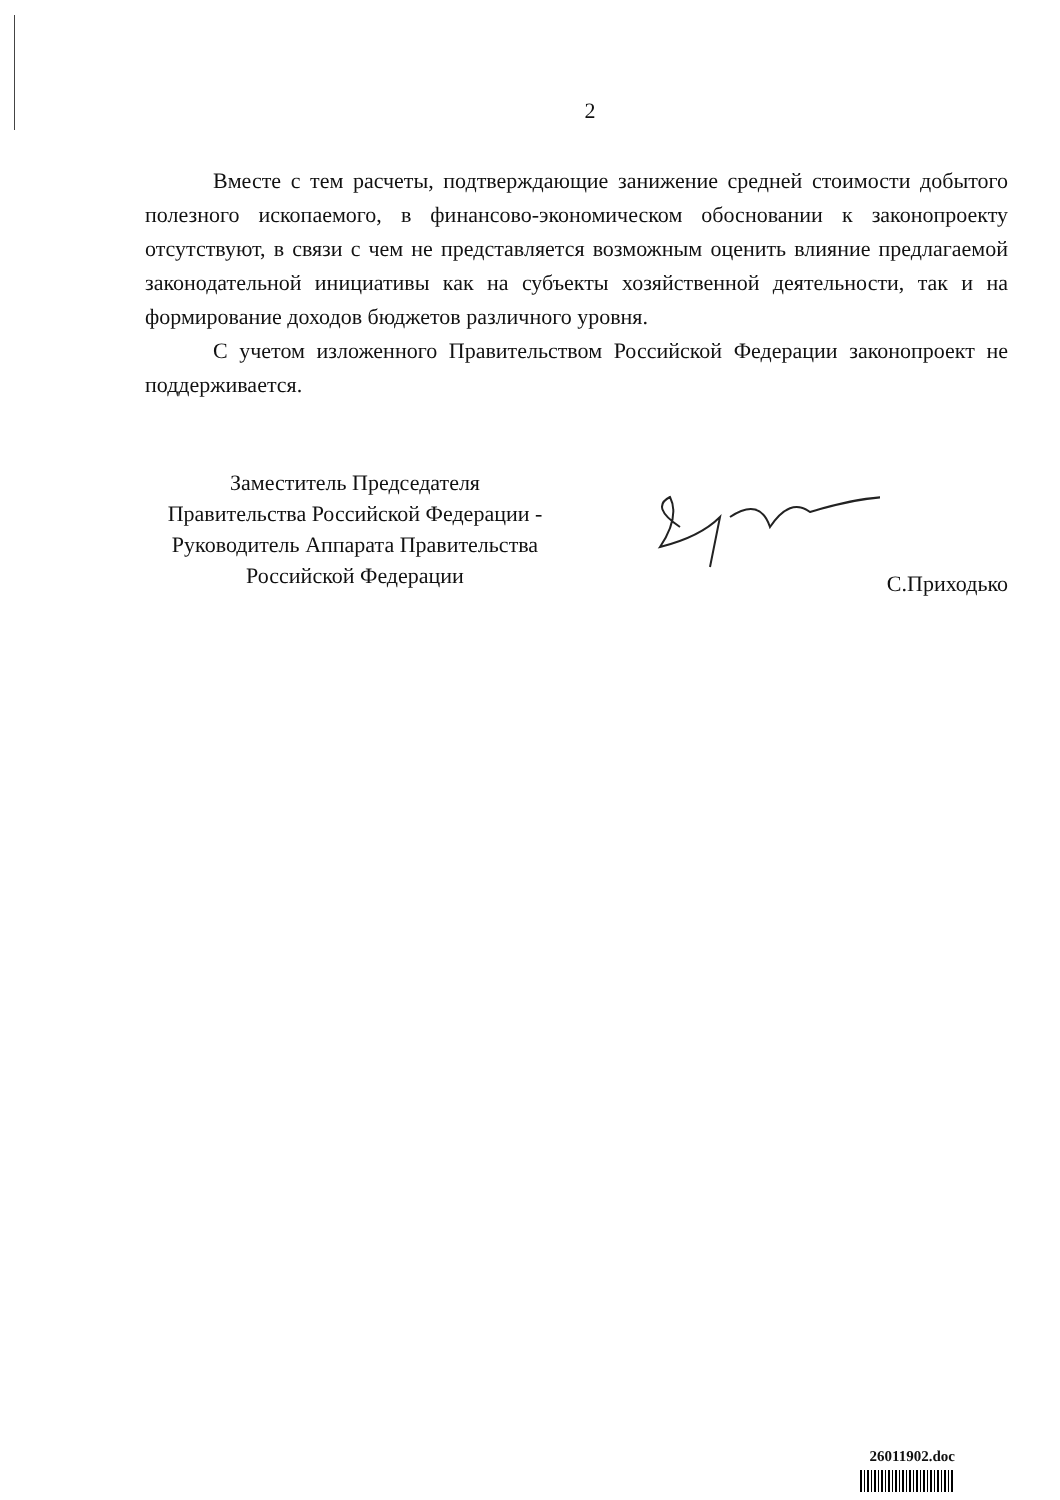2
Вместе с тем расчеты, подтверждающие занижение средней стоимости добытого полезного ископаемого, в финансово-экономическом обосновании к законопроекту отсутствуют, в связи с чем не представляется возможным оценить влияние предлагаемой законодательной инициативы как на субъекты хозяйственной деятельности, так и на формирование доходов бюджетов различного уровня.
С учетом изложенного Правительством Российской Федерации законопроект не поддерживается.
Заместитель Председателя
Правительства Российской Федерации -
Руководитель Аппарата Правительства
Российской Федерации
С.Приходько
26011902.doc